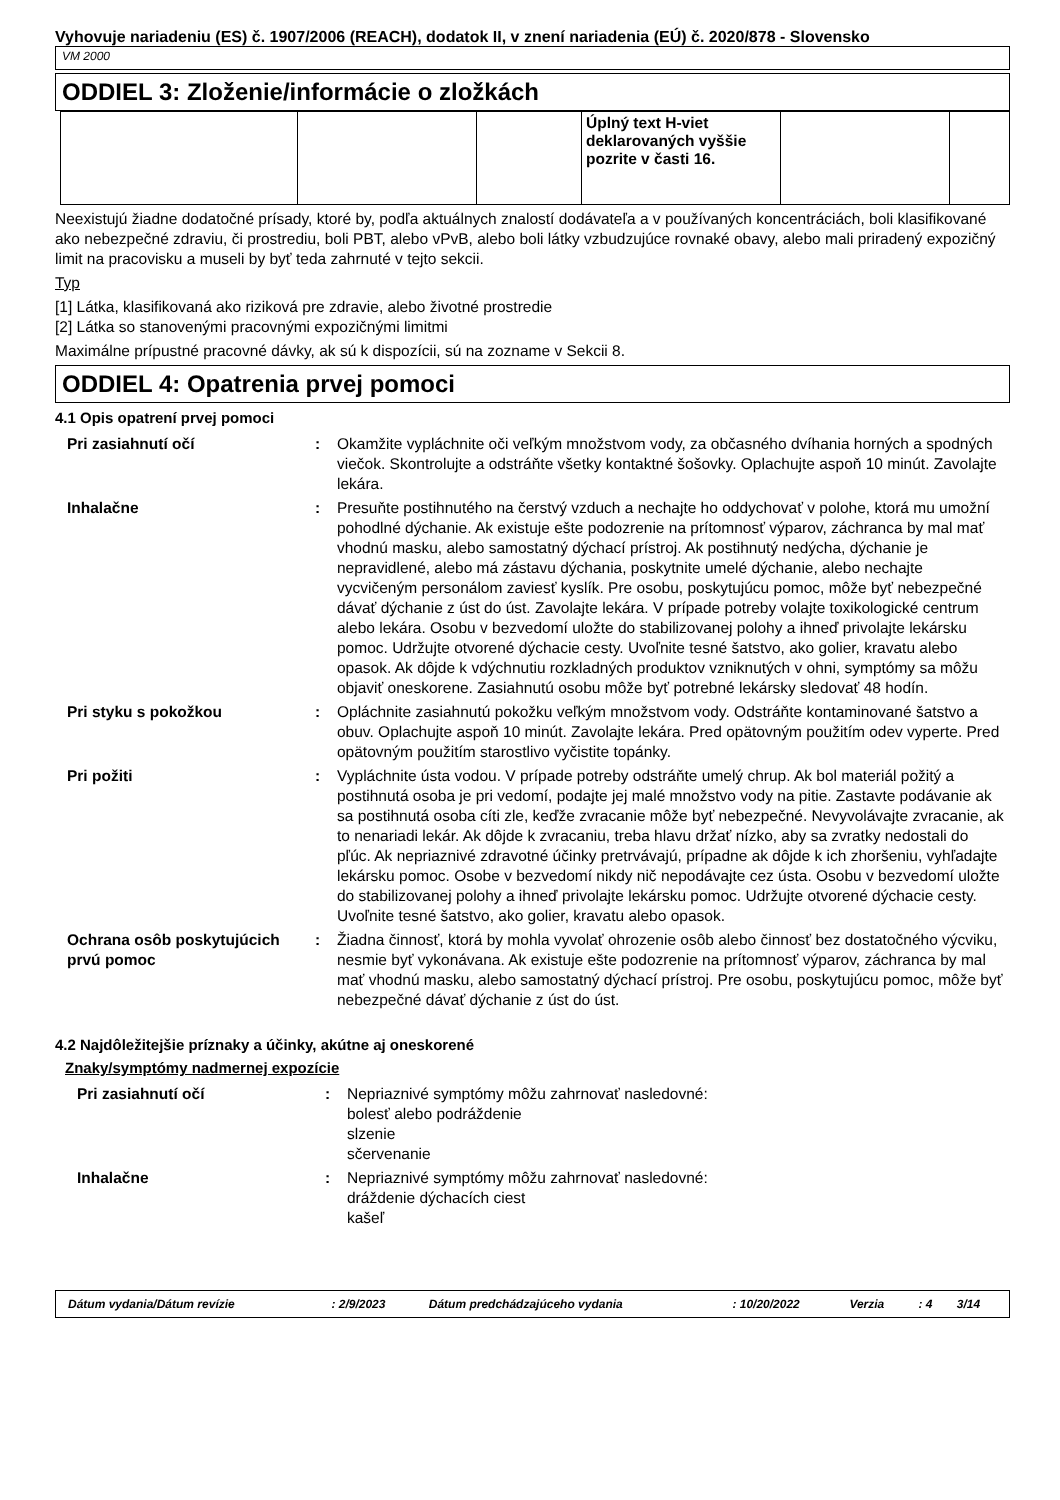Vyhovuje nariadeniu (ES) č. 1907/2006 (REACH), dodatok II, v znení nariadenia (EÚ) č. 2020/878 - Slovensko
VM 2000
ODDIEL 3: Zloženie/informácie o zložkách
| | | | Úplný text H-viet deklarovaných vyššie pozrite v časti 16. | | |
Neexistujú žiadne dodatočné prísady, ktoré by, podľa aktuálnych znalostí dodávateľa a v používaných koncentráciách, boli klasifikované ako nebezpečné zdraviu, či prostrediu, boli PBT, alebo vPvB, alebo boli látky vzbudzujúce rovnaké obavy, alebo mali priradený expozičný limit na pracovisku a museli by byť teda zahrnuté v tejto sekcii.
Typ
[1] Látka, klasifikovaná ako riziková pre zdravie, alebo životné prostredie
[2] Látka so stanovenými pracovnými expozičnými limitmi
Maximálne prípustné pracovné dávky, ak sú k dispozícii, sú na zozname v Sekcii 8.
ODDIEL 4: Opatrenia prvej pomoci
4.1 Opis opatrení prvej pomoci
| Pri zasiahnutí očí | : | Okamžite vypláchnite oči veľkým množstvom vody, za občasného dvíhania horných a spodných viečok. Skontrolujte a odstráňte všetky kontaktné šošovky. Oplachujte aspoň 10 minút. Zavolajte lekára. |
| Inhalačne | : | Presuňte postihnutého na čerstvý vzduch a nechajte ho oddychovať v polohe, ktorá mu umožní pohodlné dýchanie. Ak existuje ešte podozrenie na prítomnosť výparov, záchranca by mal mať vhodnú masku, alebo samostatný dýchací prístroj. Ak postihnutý nedýcha, dýchanie je nepravidlené, alebo má zástavu dýchania, poskytnite umelé dýchanie, alebo nechajte vycvičeným personálom zaviesť kyslík. Pre osobu, poskytujúcu pomoc, môže byť nebezpečné dávať dýchanie z úst do úst. Zavolajte lekára. V prípade potreby volajte toxikologické centrum alebo lekára. Osobu v bezvedomí uložte do stabilizovanej polohy a ihneď privolajte lekársku pomoc. Udržujte otvorené dýchacie cesty. Uvoľnite tesné šatstvo, ako golier, kravatu alebo opasok. Ak dôjde k vdýchnutiu rozkladných produktov vzniknutých v ohni, symptómy sa môžu objaviť oneskorene. Zasiahnutú osobu môže byť potrebné lekársky sledovať 48 hodín. |
| Pri styku s pokožkou | : | Opláchnite zasiahnutú pokožku veľkým množstvom vody. Odstráňte kontaminované šatstvo a obuv. Oplachujte aspoň 10 minút. Zavolajte lekára. Pred opätovným použitím odev vyperte. Pred opätovným použitím starostlivo vyčistite topánky. |
| Pri požiti | : | Vypláchnite ústa vodou. V prípade potreby odstráňte umelý chrup. Ak bol materiál požitý a postihnutá osoba je pri vedomí, podajte jej malé množstvo vody na pitie. Zastavte podávanie ak sa postihnutá osoba cíti zle, keďže zvracanie môže byť nebezpečné. Nevyvolávajte zvracanie, ak to nenariadi lekár. Ak dôjde k zvracaniu, treba hlavu držať nízko, aby sa zvratky nedostali do pľúc. Ak nepriaznivé zdravotné účinky pretrvávajú, prípadne ak dôjde k ich zhoršeniu, vyhľadajte lekársku pomoc. Osobe v bezvedomí nikdy nič nepodávajte cez ústa. Osobu v bezvedomí uložte do stabilizovanej polohy a ihneď privolajte lekársku pomoc. Udržujte otvorené dýchacie cesty. Uvoľnite tesné šatstvo, ako golier, kravatu alebo opasok. |
| Ochrana osôb poskytujúcich prvú pomoc | : | Žiadna činnosť, ktorá by mohla vyvolať ohrozenie osôb alebo činnosť bez dostatočného výcviku, nesmie byť vykonávana. Ak existuje ešte podozrenie na prítomnosť výparov, záchranca by mal mať vhodnú masku, alebo samostatný dýchací prístroj. Pre osobu, poskytujúcu pomoc, môže byť nebezpečné dávať dýchanie z úst do úst. |
4.2 Najdôležitejšie príznaky a účinky, akútne aj oneskorené
Znaky/symptómy nadmernej expozície
| Pri zasiahnutí očí | : | Nepriaznivé symptómy môžu zahrnovať nasledovné: bolesť alebo podráždenie slzenie sčervenanie |
| Inhalačne | : | Nepriaznivé symptómy môžu zahrnovať nasledovné: dráždenie dýchacích ciest kašeľ |
| Dátum vydania/Dátum revízie | : 2/9/2023 | Dátum predchádzajúceho vydania | : 10/20/2022 | Verzia | : 4 | 3/14 |